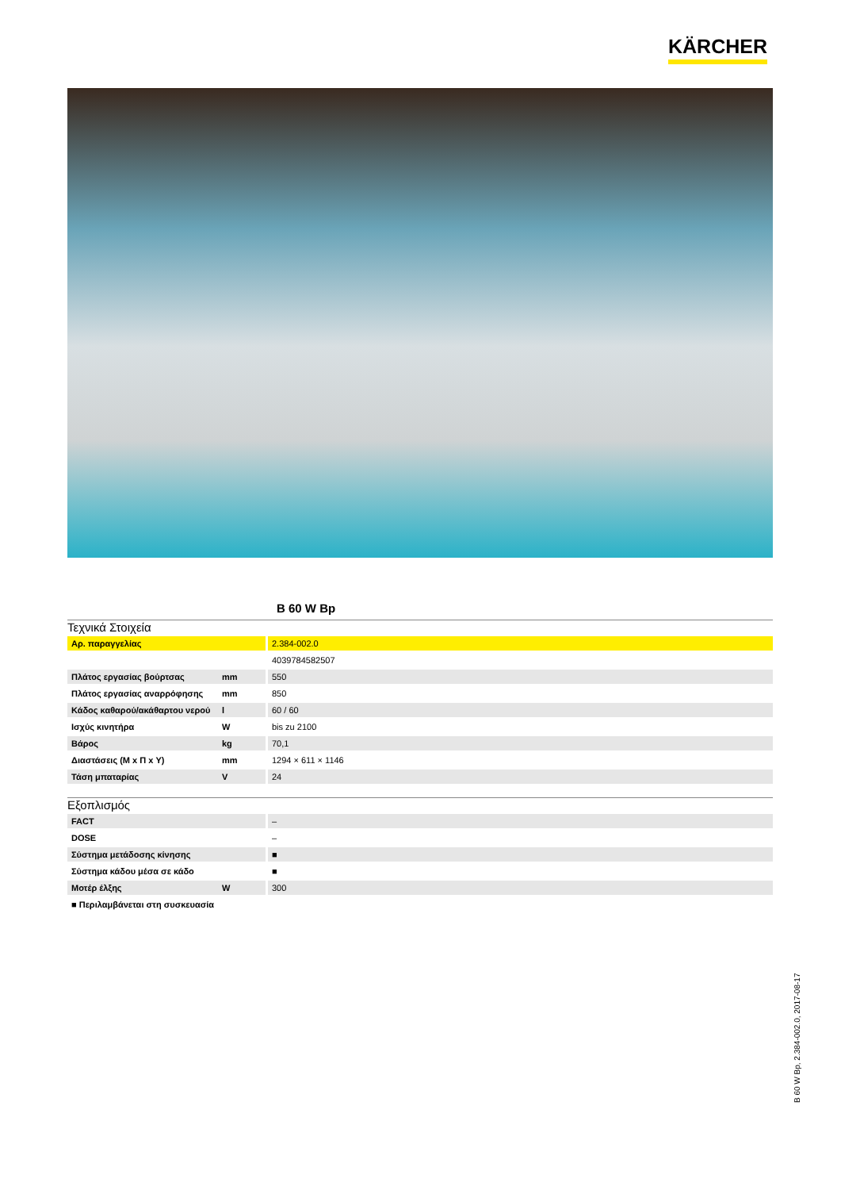KÄRCHER
B 60 W Bp
Τεχνικά Στοιχεία
| Αρ. παραγγελίας | | 2.384-002.0 |
| | | 4039784582507 |
| Πλάτος εργασίας βούρτσας | mm | 550 |
| Πλάτος εργασίας αναρρόφησης | mm | 850 |
| Κάδος καθαρού/ακάθαρτου νερού | l | 60 / 60 |
| Ισχύς κινητήρα | W | bis zu 2100 |
| Βάρος | kg | 70,1 |
| Διαστάσεις (Μ x Π x Υ) | mm | 1294 × 611 × 1146 |
| Τάση μπαταρίας | V | 24 |
Εξοπλισμός
| FACT | | – |
| DOSE | | – |
| Σύστημα μετάδοσης κίνησης | | ■ |
| Σύστημα κάδου μέσα σε κάδο | | ■ |
| Μοτέρ έλξης | W | 300 |
■ Περιλαμβάνεται στη συσκευασία
B 60 W Bp, 2.384-002.0, 2017-08-17